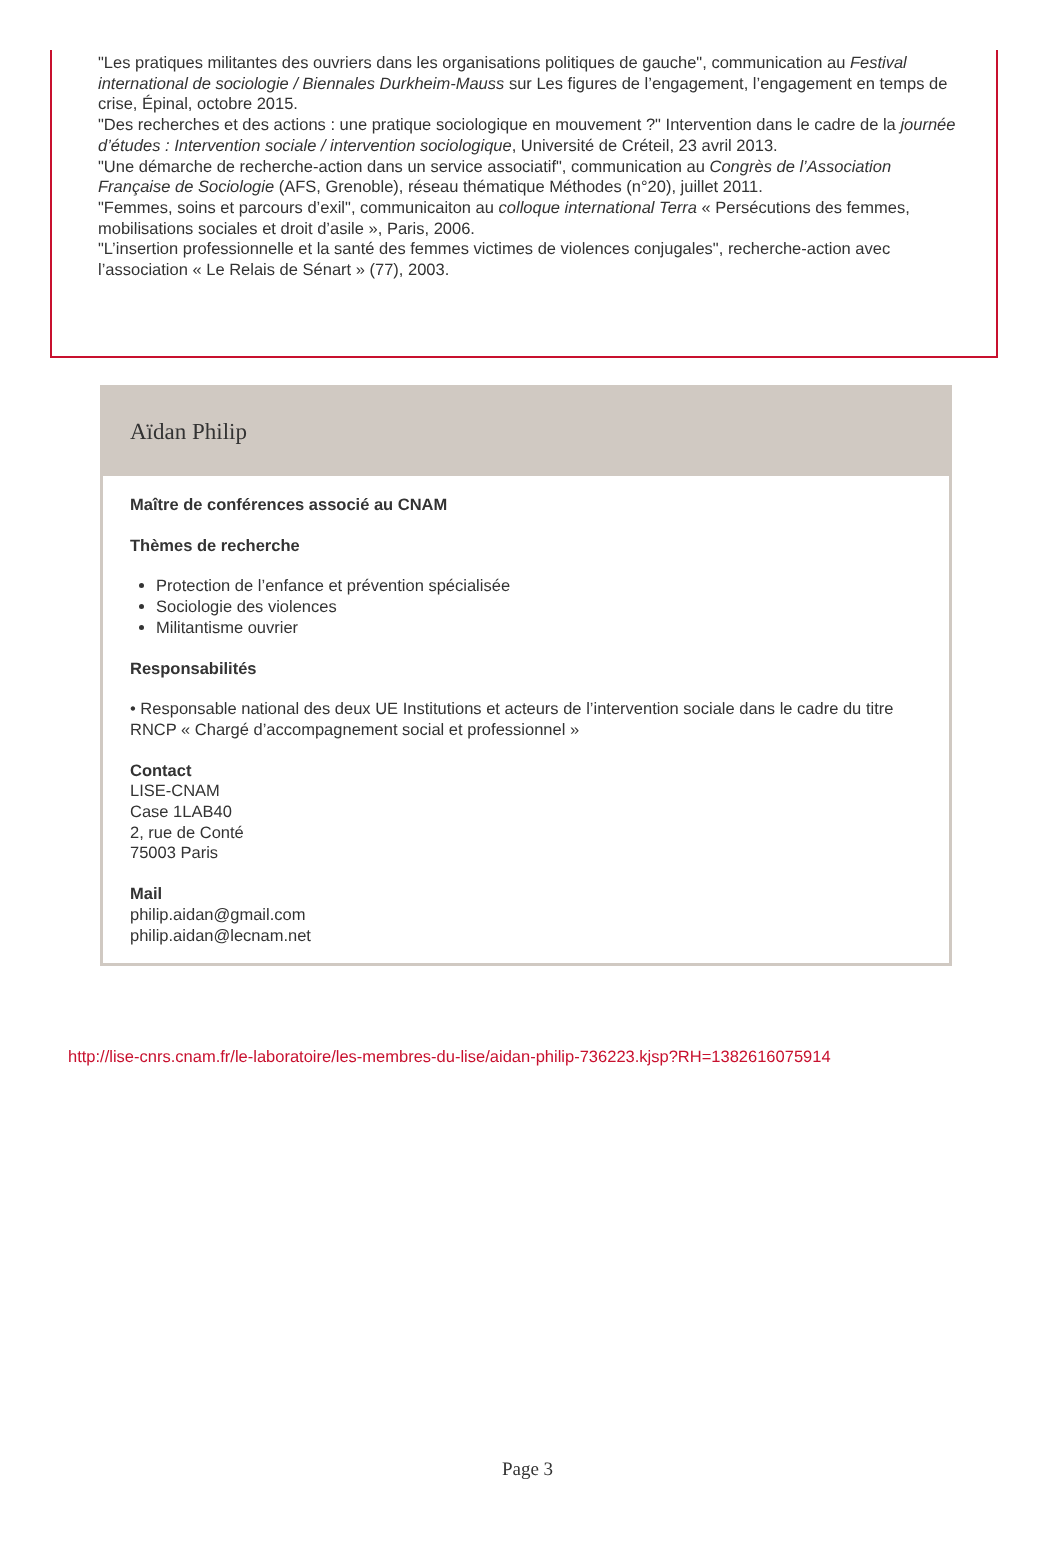"Les pratiques militantes des ouvriers dans les organisations politiques de gauche", communication au Festival international de sociologie / Biennales Durkheim-Mauss sur Les figures de l’engagement, l’engagement en temps de crise, Épinal, octobre 2015.
"Des recherches et des actions : une pratique sociologique en mouvement ?" Intervention dans le cadre de la journée d’études : Intervention sociale / intervention sociologique, Université de Créteil, 23 avril 2013.
"Une démarche de recherche-action dans un service associatif", communication au Congrès de l’Association Française de Sociologie (AFS, Grenoble), réseau thématique Méthodes (n°20), juillet 2011.
"Femmes, soins et parcours d’exil", communicaiton au colloque international Terra « Persécutions des femmes, mobilisations sociales et droit d’asile », Paris, 2006.
"L’insertion professionnelle et la santé des femmes victimes de violences conjugales", recherche-action avec l’association « Le Relais de Sénart » (77), 2003.
Aïdan Philip
Maître de conférences associé au CNAM
Thèmes de recherche
Protection de l’enfance et prévention spécialisée
Sociologie des violences
Militantisme ouvrier
Responsabilités
• Responsable national des deux UE Institutions et acteurs de l’intervention sociale dans le cadre du titre RNCP « Chargé d’accompagnement social et professionnel »
Contact
LISE-CNAM
Case 1LAB40
2, rue de Conté
75003 Paris
Mail
philip.aidan@gmail.com
philip.aidan@lecnam.net
http://lise-cnrs.cnam.fr/le-laboratoire/les-membres-du-lise/aidan-philip-736223.kjsp?RH=1382616075914
Page 3